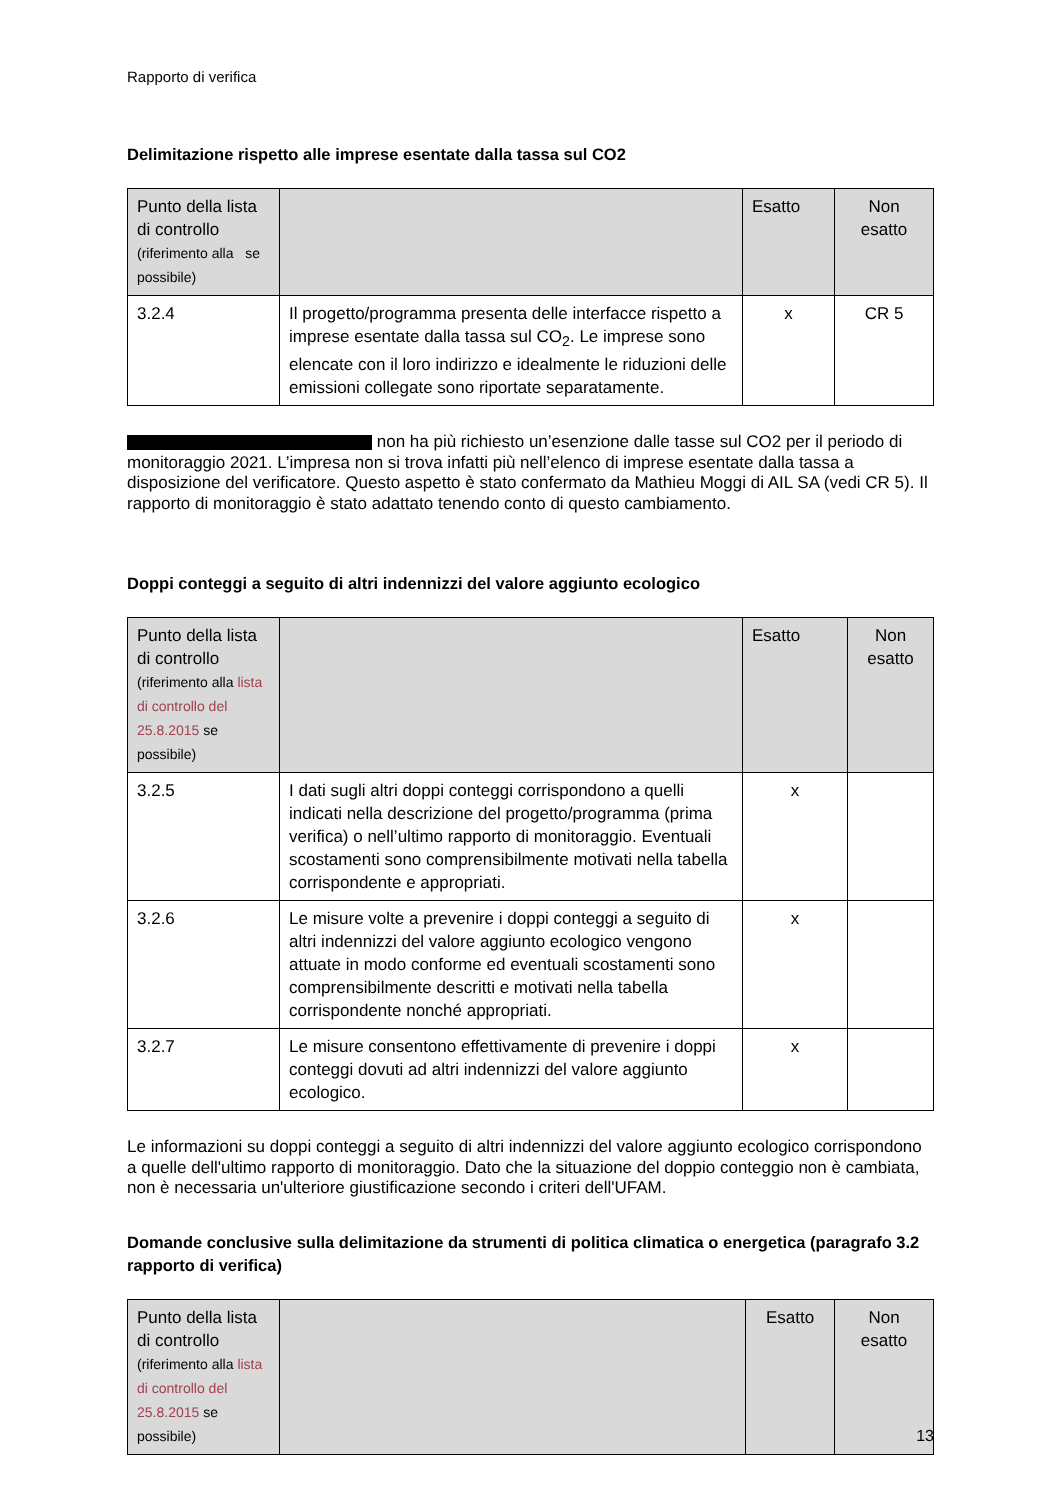Rapporto di verifica
Delimitazione rispetto alle imprese esentate dalla tassa sul CO2
| Punto della lista di controllo (riferimento alla se possibile) | | Esatto | Non esatto |
| --- | --- | --- | --- |
| 3.2.4 | Il progetto/programma presenta delle interfacce rispetto a imprese esentate dalla tassa sul CO<sub>2</sub>. Le imprese sono elencate con il loro indirizzo e idealmente le riduzioni delle emissioni collegate sono riportate separatamente. | x | CR 5 |
non ha più richiesto un’esenzione dalle tasse sul CO2 per il periodo di monitoraggio 2021. L’impresa non si trova infatti più nell’elenco di imprese esentate dalla tassa a disposizione del verificatore. Questo aspetto è stato confermato da Mathieu Moggi di AIL SA (vedi CR 5). Il rapporto di monitoraggio è stato adattato tenendo conto di questo cambiamento.
Doppi conteggi a seguito di altri indennizzi del valore aggiunto ecologico
| Punto della lista di controllo (riferimento alla lista di controllo del 25.8.2015 se possibile) | | Esatto | Non esatto |
| --- | --- | --- | --- |
| 3.2.5 | I dati sugli altri doppi conteggi corrispondono a quelli indicati nella descrizione del progetto/programma (prima verifica) o nell’ultimo rapporto di monitoraggio. Eventuali scostamenti sono comprensibilmente motivati nella tabella corrispondente e appropriati. | x | |
| 3.2.6 | Le misure volte a prevenire i doppi conteggi a seguito di altri indennizzi del valore aggiunto ecologico vengono attuate in modo conforme ed eventuali scostamenti sono comprensibilmente descritti e motivati nella tabella corrispondente nonché appropriati. | x | |
| 3.2.7 | Le misure consentono effettivamente di prevenire i doppi conteggi dovuti ad altri indennizzi del valore aggiunto ecologico. | x | |
Le informazioni su doppi conteggi a seguito di altri indennizzi del valore aggiunto ecologico corrispondono a quelle dell'ultimo rapporto di monitoraggio. Dato che la situazione del doppio conteggio non è cambiata, non è necessaria un'ulteriore giustificazione secondo i criteri dell'UFAM.
Domande conclusive sulla delimitazione da strumenti di politica climatica o energetica (paragrafo 3.2 rapporto di verifica)
| Punto della lista di controllo (riferimento alla lista di controllo del 25.8.2015 se possibile) | | Esatto | Non esatto |
| --- | --- | --- | --- |
13